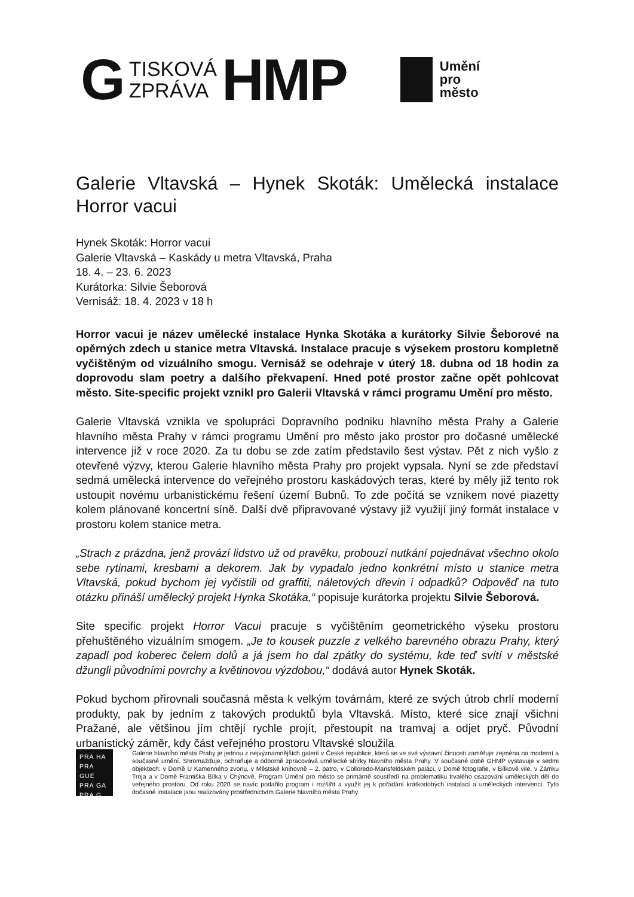G TISKOVÁ
ZPRÁVA HMP
Umění
pro
město
Galerie Vltavská – Hynek Skoták: Umělecká instalace Horror vacui
Hynek Skoták: Horror vacui
Galerie Vltavská – Kaskády u metra Vltavská, Praha
18. 4. – 23. 6. 2023
Kurátorka: Silvie Šeborová
Vernisáž: 18. 4. 2023 v 18 h
Horror vacui je název umělecké instalace Hynka Skotáka a kurátorky Silvie Šeborové na opěrných zdech u stanice metra Vltavská. Instalace pracuje s výsekem prostoru kompletně vyčištěným od vizuálního smogu. Vernisáž se odehraje v úterý 18. dubna od 18 hodin za doprovodu slam poetry a dalšího překvapení. Hned poté prostor začne opět pohlcovat město. Site-specific projekt vznikl pro Galerii Vltavská v rámci programu Umění pro město.
Galerie Vltavská vznikla ve spolupráci Dopravního podniku hlavního města Prahy a Galerie hlavního města Prahy v rámci programu Umění pro město jako prostor pro dočasné umělecké intervence již v roce 2020. Za tu dobu se zde zatím představilo šest výstav. Pět z nich vyšlo z otevřené výzvy, kterou Galerie hlavního města Prahy pro projekt vypsala. Nyní se zde představí sedmá umělecká intervence do veřejného prostoru kaskádových teras, které by měly již tento rok ustoupit novému urbanistickému řešení území Bubnů. To zde počítá se vznikem nové piazetty kolem plánované koncertní síně. Další dvě připravované výstavy již využijí jiný formát instalace v prostoru kolem stanice metra.
„Strach z prázdna, jenž provází lidstvo už od pravěku, probouzí nutkání pojednávat všechno okolo sebe rytinami, kresbami a dekorem. Jak by vypadalo jedno konkrétní místo u stanice metra Vltavská, pokud bychom jej vyčistili od graffiti, náletových dřevin i odpadků? Odpověď na tuto otázku přináší umělecký projekt Hynka Skotáka,“ popisuje kurátorka projektu Silvie Šeborová.
Site specific projekt Horror Vacui pracuje s vyčištěním geometrického výseku prostoru přehuštěného vizuálním smogem. „Je to kousek puzzle z velkého barevného obrazu Prahy, který zapadl pod koberec čelem dolů a já jsem ho dal zpátky do systému, kde teď svítí v městské džungli původními povrchy a květinovou výzdobou,“ dodává autor Hynek Skoták.
Pokud bychom přirovnali současná města k velkým továrnám, které ze svých útrob chrlí moderní produkty, pak by jedním z takových produktů byla Vltavská. Místo, které sice znají všichni Pražané, ale většinou jím chtějí rychle projít, přestoupit na tramvaj a odjet pryč. Původní urbanistický záměr, kdy část veřejného prostoru Vltavské sloužila
PRA HA
PRA GUE
PRA GA
PRA G
Galerie hlavního města Prahy je jednou z nejvýznamnějších galerií v České republice, která se ve své výstavní činnosti zaměřuje zejména na moderní a současné umění. Shromažďuje, ochraňuje a odborně zpracovává umělecké sbírky hlavního města Prahy. V současné době GHMP vystavuje v sedmi objektech: v Domě U Kamenného zvonu, v Městské knihovně – 2. patro, v Colloredo-Mansfeldském paláci, v Domě fotografie, v Bílkově vile, v Zámku Troja a v Domě Františka Bílka v Chýnově. Program Umění pro město se primárně soustředí na problematiku trvalého osazování uměleckých děl do veřejného prostoru. Od roku 2020 se navíc podařilo program i rozšířit a využít jej k pořádání krátkodobých instalací a uměleckých intervencí. Tyto dočasné instalace jsou realizovány prostřednictvím Galerie hlavního města Prahy.